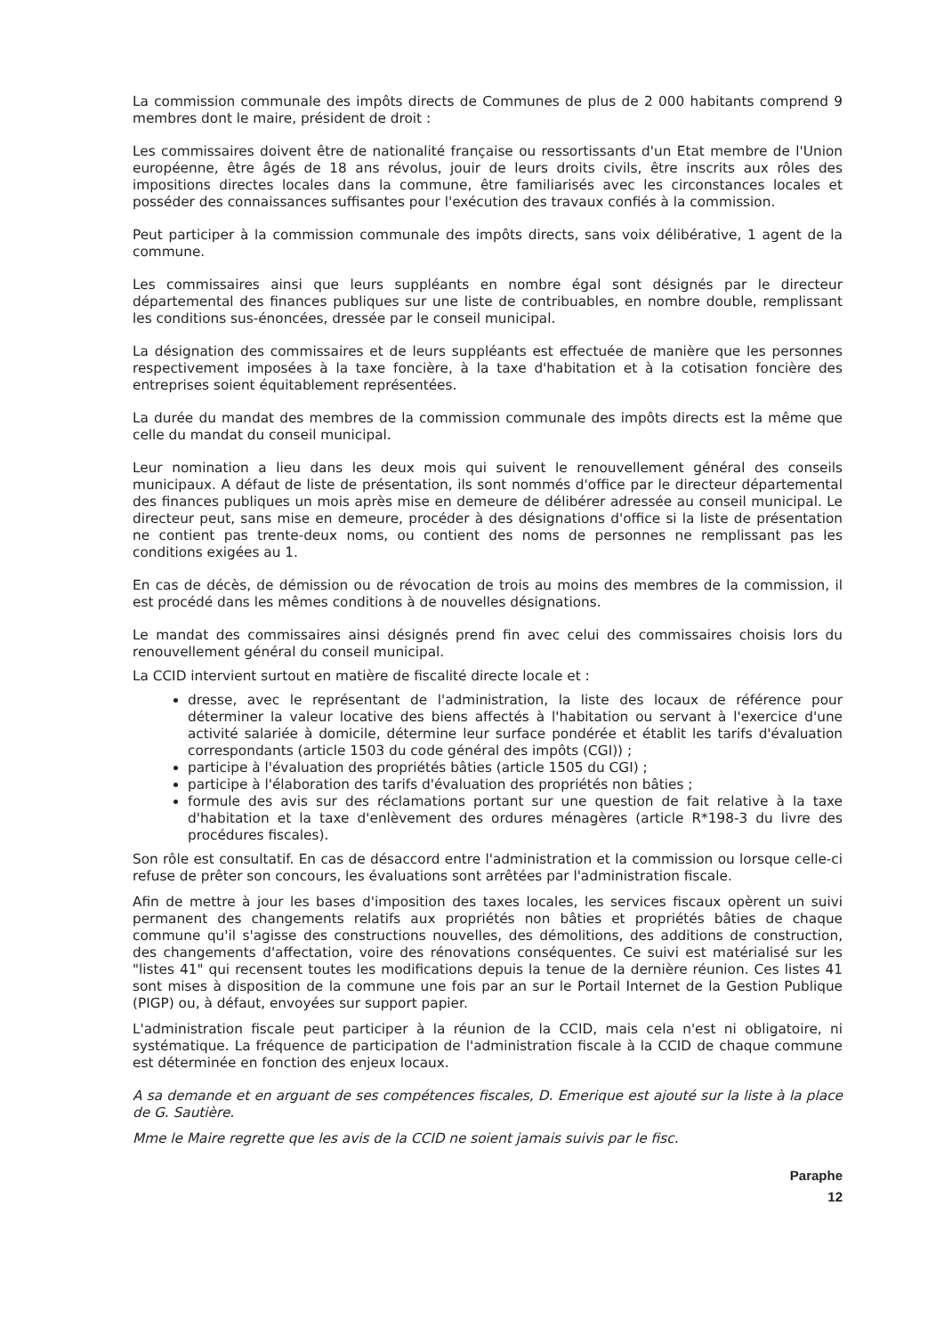La commission communale des impôts directs de Communes de plus de 2 000 habitants comprend 9 membres dont le maire, président de droit :
Les commissaires doivent être de nationalité française ou ressortissants d'un Etat membre de l'Union européenne, être âgés de 18 ans révolus, jouir de leurs droits civils, être inscrits aux rôles des impositions directes locales dans la commune, être familiarisés avec les circonstances locales et posséder des connaissances suffisantes pour l'exécution des travaux confiés à la commission.
Peut participer à la commission communale des impôts directs, sans voix délibérative, 1 agent de la commune.
Les commissaires ainsi que leurs suppléants en nombre égal sont désignés par le directeur départemental des finances publiques sur une liste de contribuables, en nombre double, remplissant les conditions sus-énoncées, dressée par le conseil municipal.
La désignation des commissaires et de leurs suppléants est effectuée de manière que les personnes respectivement imposées à la taxe foncière, à la taxe d'habitation et à la cotisation foncière des entreprises soient équitablement représentées.
La durée du mandat des membres de la commission communale des impôts directs est la même que celle du mandat du conseil municipal.
Leur nomination a lieu dans les deux mois qui suivent le renouvellement général des conseils municipaux. A défaut de liste de présentation, ils sont nommés d'office par le directeur départemental des finances publiques un mois après mise en demeure de délibérer adressée au conseil municipal. Le directeur peut, sans mise en demeure, procéder à des désignations d'office si la liste de présentation ne contient pas trente-deux noms, ou contient des noms de personnes ne remplissant pas les conditions exigées au 1.
En cas de décès, de démission ou de révocation de trois au moins des membres de la commission, il est procédé dans les mêmes conditions à de nouvelles désignations.
Le mandat des commissaires ainsi désignés prend fin avec celui des commissaires choisis lors du renouvellement général du conseil municipal.
La CCID intervient surtout en matière de fiscalité directe locale et :
dresse, avec le représentant de l'administration, la liste des locaux de référence pour déterminer la valeur locative des biens affectés à l'habitation ou servant à l'exercice d'une activité salariée à domicile, détermine leur surface pondérée et établit les tarifs d'évaluation correspondants (article 1503 du code général des impôts (CGI)) ;
participe à l'évaluation des propriétés bâties (article 1505 du CGI) ;
participe à l'élaboration des tarifs d'évaluation des propriétés non bâties ;
formule des avis sur des réclamations portant sur une question de fait relative à la taxe d'habitation et la taxe d'enlèvement des ordures ménagères (article R*198-3 du livre des procédures fiscales).
Son rôle est consultatif. En cas de désaccord entre l'administration et la commission ou lorsque celle-ci refuse de prêter son concours, les évaluations sont arrêtées par l'administration fiscale.
Afin de mettre à jour les bases d'imposition des taxes locales, les services fiscaux opèrent un suivi permanent des changements relatifs aux propriétés non bâties et propriétés bâties de chaque commune qu'il s'agisse des constructions nouvelles, des démolitions, des additions de construction, des changements d'affectation, voire des rénovations conséquentes. Ce suivi est matérialisé sur les "listes 41" qui recensent toutes les modifications depuis la tenue de la dernière réunion. Ces listes 41 sont mises à disposition de la commune une fois par an sur le Portail Internet de la Gestion Publique (PIGP) ou, à défaut, envoyées sur support papier.
L'administration fiscale peut participer à la réunion de la CCID, mais cela n'est ni obligatoire, ni systématique. La fréquence de participation de l'administration fiscale à la CCID de chaque commune est déterminée en fonction des enjeux locaux.
A sa demande et en arguant de ses compétences fiscales, D. Emerique est ajouté sur la liste à la place de G. Sautière.
Mme le Maire regrette que les avis de la CCID ne soient jamais suivis par le fisc.
Paraphe
12